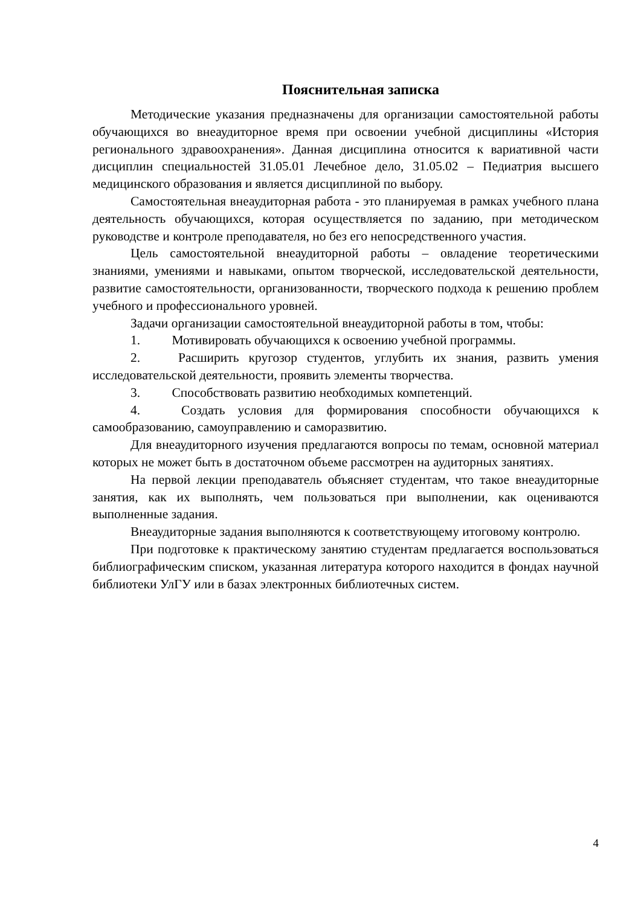Пояснительная записка
Методические указания предназначены для организации самостоятельной работы обучающихся во внеаудиторное время при освоении учебной дисциплины «История регионального здравоохранения». Данная дисциплина относится к вариативной части дисциплин специальностей 31.05.01 Лечебное дело, 31.05.02 – Педиатрия высшего медицинского образования и является дисциплиной по выбору.
Самостоятельная внеаудиторная работа - это планируемая в рамках учебного плана деятельность обучающихся, которая осуществляется по заданию, при методическом руководстве и контроле преподавателя, но без его непосредственного участия.
Цель самостоятельной внеаудиторной работы – овладение теоретическими знаниями, умениями и навыками, опытом творческой, исследовательской деятельности, развитие самостоятельности, организованности, творческого подхода к решению проблем учебного и профессионального уровней.
Задачи организации самостоятельной внеаудиторной работы в том, чтобы:
1. Мотивировать обучающихся к освоению учебной программы.
2. Расширить кругозор студентов, углубить их знания, развить умения исследовательской деятельности, проявить элементы творчества.
3. Способствовать развитию необходимых компетенций.
4. Создать условия для формирования способности обучающихся к самообразованию, самоуправлению и саморазвитию.
Для внеаудиторного изучения предлагаются вопросы по темам, основной материал которых не может быть в достаточном объеме рассмотрен на аудиторных занятиях.
На первой лекции преподаватель объясняет студентам, что такое внеаудиторные занятия, как их выполнять, чем пользоваться при выполнении, как оцениваются выполненные задания.
Внеаудиторные задания выполняются к соответствующему итоговому контролю.
При подготовке к практическому занятию студентам предлагается воспользоваться библиографическим списком, указанная литература которого находится в фондах научной библиотеки УлГУ или в базах электронных библиотечных систем.
4